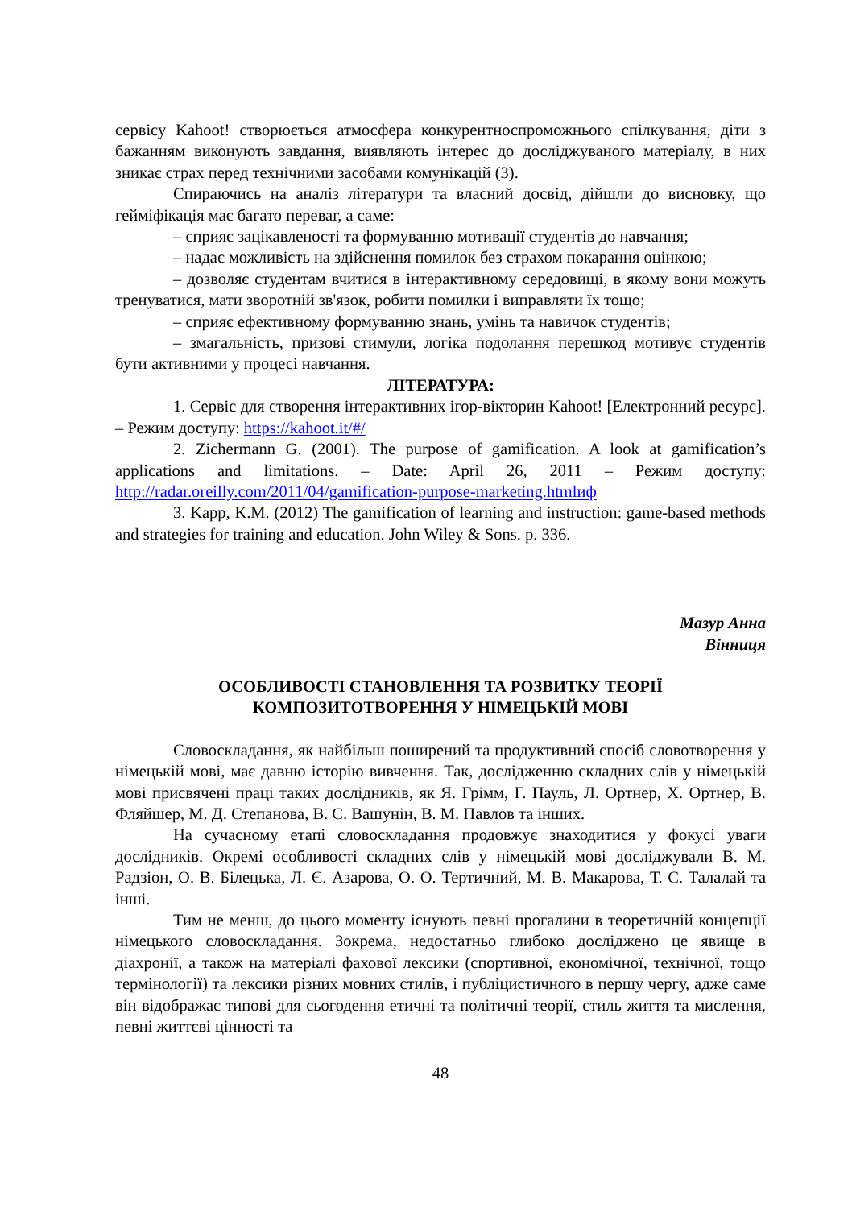сервісу Kahoot! створюється атмосфера конкурентноспроможнього спілкування, діти з бажанням виконують завдання, виявляють інтерес до досліджуваного матеріалу, в них зникає страх перед технічними засобами комунікацій (3).
Спираючись на аналіз літератури та власний досвід, дійшли до висновку, що гейміфікація має багато переваг, а саме:
– сприяє зацікавленості та формуванню мотивації студентів до навчання;
– надає можливість на здійснення помилок без страхом покарання оцінкою;
– дозволяє студентам вчитися в інтерактивному середовищі, в якому вони можуть тренуватися, мати зворотній зв'язок, робити помилки і виправляти їх тощо;
– сприяє ефективному формуванню знань, умінь та навичок студентів;
– змагальність, призові стимули, логіка подолання перешкод мотивує студентів бути активними у процесі навчання.
ЛІТЕРАТУРА:
1. Сервіс для створення інтерактивних ігор-вікторин Kahoot! [Електронний ресурс]. – Режим доступу: https://kahoot.it/#/
2. Zichermann G. (2001). The purpose of gamification. A look at gamification’s applications and limitations. – Date: April 26, 2011 – Режим доступу: http://radar.oreilly.com/2011/04/gamification-purpose-marketing.htmlиф
3. Kapp, K.M. (2012) The gamification of learning and instruction: game-based methods and strategies for training and education. John Wiley & Sons. p. 336.
Мазур Анна
Вінниця
ОСОБЛИВОСТІ СТАНОВЛЕННЯ ТА РОЗВИТКУ ТЕОРІЇ
КОМПОЗИТОТВОРЕННЯ У НІМЕЦЬКІЙ МОВІ
Словоскладання, як найбільш поширений та продуктивний спосіб словотворення у німецькій мові, має давню історію вивчення. Так, дослідженню складних слів у німецькій мові присвячені праці таких дослідників, як Я. Грімм, Г. Пауль, Л. Ортнер, Х. Ортнер, В. Фляйшер, М. Д. Степанова, В. С. Вашунін, В. М. Павлов та інших.
На сучасному етапі словоскладання продовжує знаходитися у фокусі уваги дослідників. Окремі особливості складних слів у німецькій мові досліджували В. М. Радзіон, О. В. Білецька, Л. Є. Азарова, О. О. Тертичний, М. В. Макарова, Т. С. Талалай та інші.
Тим не менш, до цього моменту існують певні прогалини в теоретичній концепції німецького словоскладання. Зокрема, недостатньо глибоко досліджено це явище в діахронії, а також на матеріалі фахової лексики (спортивної, економічної, технічної, тощо термінології) та лексики різних мовних стилів, і публіцистичного в першу чергу, адже саме він відображає типові для сьогодення етичні та політичні теорії, стиль життя та мислення, певні життєві цінності та
48